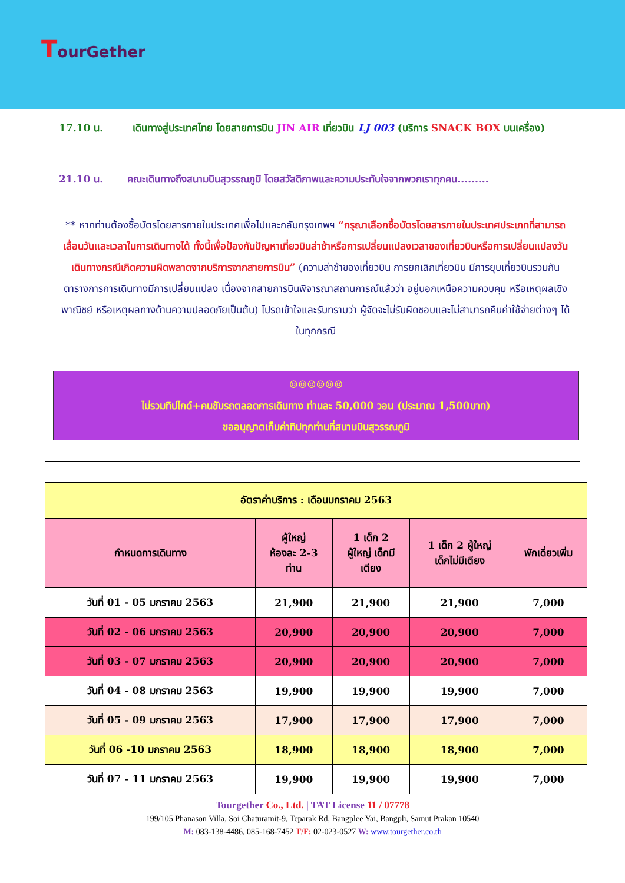TourGether
17.10 น. เดินทางสู่ประเทศไทย โดยสายการบิน JIN AIR เที่ยวบิน LJ 003 (บริการ SNACK BOX บนเครื่อง)
21.10 น. คณะเดินทางถึงสนามบินสุวรรณภูมิ โดยสวัสดิภาพและความประทับใจจากพวกเราทุกคน.........
** หากท่านต้องซื้อบัตรโดยสารภายในประเทศเพื่อไปและกลับกรุงเทพฯ “กรุณาเลือกซื้อบัตรโดยสารภายในประเทศประเภทที่สามารถเลื่อนวันและเวลาในการเดินทางได้ ทั้งนี้เพื่อป้องกันปัญหาเที่ยวบินล่าช้าหรือการเปลี่ยนแปลงเวลาของเที่ยวบินหรือการเปลี่ยนแปลงวันเดินทางกรณีเกิดความผิดพลาดจากบริการจากสายการบิน” (ความล่าช้าของเที่ยวบิน การยกเลิกเที่ยวบิน มีการยุบเที่ยวบินรวมกัน ตารางการการเดินทางมีการเปลี่ยนแปลง เนื่องจากสายการบินพิจารณาสถานการณ์แล้วว่า อยู่นอกเหนือความควบคุม หรือเหตุผลเชิงพาณิชย์ หรือเหตุผลทางด้านความปลอดภัยเป็นต้น) โปรดเข้าใจและรับทราบว่า ผู้จัดจะไม่รับผิดชอบและไม่สามารถคืนค่าใช้จ่ายต่างๆ ได้ ในทุกกรณี
☺☺☺☺☺☺
ไม่รวมทิปไกด์+คนขับรถตลอดการเดินทาง ท่านละ 50,000 วอน (ประมาณ 1,500บาท)
ขออนุญาตเก็บค่าทิปทุกท่านที่สนามบินสุวรรณภูมิ
| อัตราค่าบริการ : เดือนมกราคม 2563 | | | | |
| --- | --- | --- | --- | --- |
| กำหนดการเดินทาง | ผู้ใหญ่ ห้องละ 2-3 ท่าน | 1 เด็ก 2 ผู้ใหญ่ เด็กมี เตียง | 1 เด็ก 2 ผู้ใหญ่ เด็กไม่มีเตียง | พักเดี่ยวเพิ่ม |
| วันที่ 01 - 05 มกราคม 2563 | 21,900 | 21,900 | 21,900 | 7,000 |
| วันที่ 02 - 06 มกราคม 2563 | 20,900 | 20,900 | 20,900 | 7,000 |
| วันที่ 03 - 07 มกราคม 2563 | 20,900 | 20,900 | 20,900 | 7,000 |
| วันที่ 04 - 08 มกราคม 2563 | 19,900 | 19,900 | 19,900 | 7,000 |
| วันที่ 05 - 09 มกราคม 2563 | 17,900 | 17,900 | 17,900 | 7,000 |
| วันที่ 06 -10 มกราคม 2563 | 18,900 | 18,900 | 18,900 | 7,000 |
| วันที่ 07 - 11 มกราคม 2563 | 19,900 | 19,900 | 19,900 | 7,000 |
Tourgether Co., Ltd. | TAT License 11 / 07778
199/105 Phanason Villa, Soi Chaturamit-9, Teparak Rd, Bangplee Yai, Bangpli, Samut Prakan 10540
M: 083-138-4486, 085-168-7452 T/F: 02-023-0527 W: www.tourgether.co.th